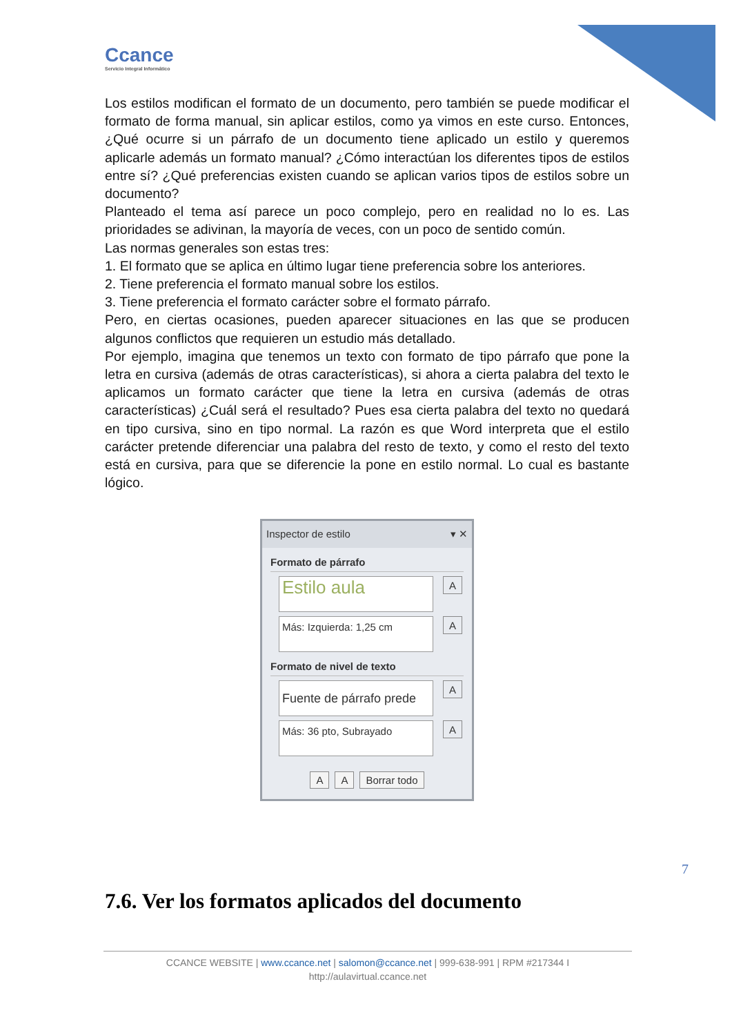Ccance
Servicio Integral Informático
Los estilos modifican el formato de un documento, pero también se puede modificar el formato de forma manual, sin aplicar estilos, como ya vimos en este curso. Entonces, ¿Qué ocurre si un párrafo de un documento tiene aplicado un estilo y queremos aplicarle además un formato manual? ¿Cómo interactúan los diferentes tipos de estilos entre sí? ¿Qué preferencias existen cuando se aplican varios tipos de estilos sobre un documento?
Planteado el tema así parece un poco complejo, pero en realidad no lo es. Las prioridades se adivinan, la mayoría de veces, con un poco de sentido común.
Las normas generales son estas tres:
1. El formato que se aplica en último lugar tiene preferencia sobre los anteriores.
2. Tiene preferencia el formato manual sobre los estilos.
3. Tiene preferencia el formato carácter sobre el formato párrafo.
Pero, en ciertas ocasiones, pueden aparecer situaciones en las que se producen algunos conflictos que requieren un estudio más detallado.
Por ejemplo, imagina que tenemos un texto con formato de tipo párrafo que pone la letra en cursiva (además de otras características), si ahora a cierta palabra del texto le aplicamos un formato carácter que tiene la letra en cursiva (además de otras características) ¿Cuál será el resultado? Pues esa cierta palabra del texto no quedará en tipo cursiva, sino en tipo normal. La razón es que Word interpreta que el estilo carácter pretende diferenciar una palabra del resto de texto, y como el resto del texto está en cursiva, para que se diferencie la pone en estilo normal. Lo cual es bastante lógico.
Inspector de estilo ▾ ✕
Formato de párrafo
Estilo aula
A
Más: Izquierda: 1,25 cm
A
Formato de nivel de texto
Fuente de párrafo prede
A
Más: 36 pto, Subrayado
A
A A Borrar todo
7
7.6. Ver los formatos aplicados del documento
CCANCE WEBSITE | www.ccance.net | salomon@ccance.net | 999-638-991 | RPM #217344 I
http://aulavirtual.ccance.net